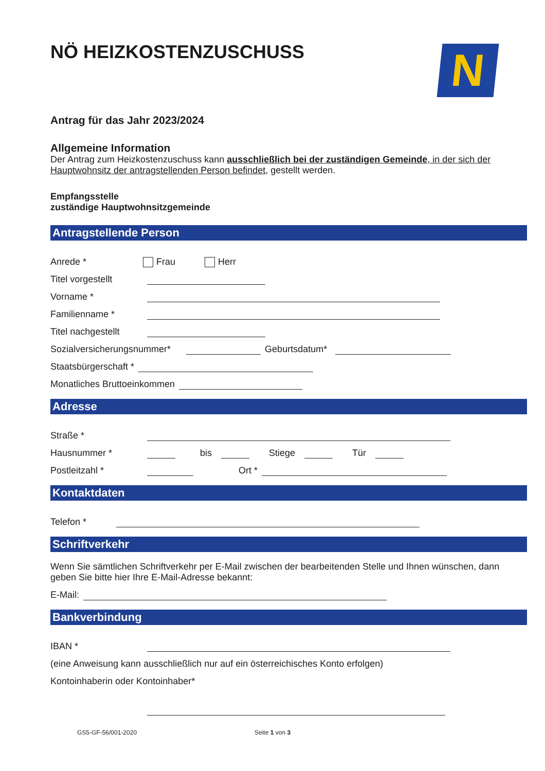NÖ HEIZKOSTENZUSCHUSS
N
Antrag für das Jahr 2023/2024
Allgemeine Information
Der Antrag zum Heizkostenzuschuss kann ausschließlich bei der zuständigen Gemeinde, in der sich der Hauptwohnsitz der antragstellenden Person befindet, gestellt werden.
Empfangsstelle
zuständige Hauptwohnsitzgemeinde
Antragstellende Person
Anrede * Frau Herr
Titel vorgestellt
Vorname *
Familienname *
Titel nachgestellt
Sozialversicherungsnummer* Geburtsdatum*
Staatsbürgerschaft *
Monatliches Bruttoeinkommen
Adresse
Straße *
Hausnummer * bis Stiege Tür
Postleitzahl * Ort *
Kontaktdaten
Telefon *
Schriftverkehr
Wenn Sie sämtlichen Schriftverkehr per E-Mail zwischen der bearbeitenden Stelle und Ihnen wünschen, dann geben Sie bitte hier Ihre E-Mail-Adresse bekannt:
E-Mail:
Bankverbindung
IBAN *
(eine Anweisung kann ausschließlich nur auf ein österreichisches Konto erfolgen)
Kontoinhaberin oder Kontoinhaber*
GS5-GF-56/001-2020 Seite 1 von 3